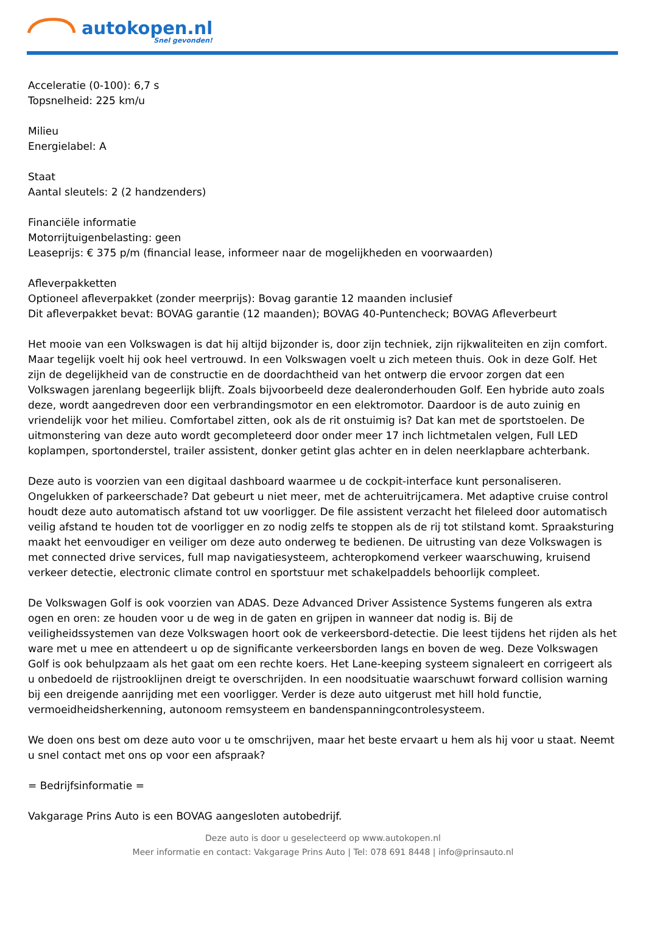autokopen.nl
Snel gevonden!
Acceleratie (0-100): 6,7 s
Topsnelheid: 225 km/u
Milieu
Energielabel: A
Staat
Aantal sleutels: 2 (2 handzenders)
Financiële informatie
Motorrijtuigenbelasting: geen
Leaseprijs: € 375 p/m (financial lease, informeer naar de mogelijkheden en voorwaarden)
Afleverpakketten
Optioneel afleverpakket (zonder meerprijs): Bovag garantie 12 maanden inclusief
Dit afleverpakket bevat: BOVAG garantie (12 maanden); BOVAG 40-Puntencheck; BOVAG Afleverbeurt
Het mooie van een Volkswagen is dat hij altijd bijzonder is, door zijn techniek, zijn rijkwaliteiten en zijn comfort. Maar tegelijk voelt hij ook heel vertrouwd. In een Volkswagen voelt u zich meteen thuis. Ook in deze Golf. Het zijn de degelijkheid van de constructie en de doordachtheid van het ontwerp die ervoor zorgen dat een Volkswagen jarenlang begeerlijk blijft. Zoals bijvoorbeeld deze dealeronderhouden Golf. Een hybride auto zoals deze, wordt aangedreven door een verbrandingsmotor en een elektromotor. Daardoor is de auto zuinig en vriendelijk voor het milieu. Comfortabel zitten, ook als de rit onstuimig is? Dat kan met de sportstoelen. De uitmonstering van deze auto wordt gecompleteerd door onder meer 17 inch lichtmetalen velgen, Full LED koplampen, sportonderstel, trailer assistent, donker getint glas achter en in delen neerklapbare achterbank.
Deze auto is voorzien van een digitaal dashboard waarmee u de cockpit-interface kunt personaliseren. Ongelukken of parkeerschade? Dat gebeurt u niet meer, met de achteruitrijcamera. Met adaptive cruise control houdt deze auto automatisch afstand tot uw voorligger. De file assistent verzacht het fileleed door automatisch veilig afstand te houden tot de voorligger en zo nodig zelfs te stoppen als de rij tot stilstand komt. Spraaksturing maakt het eenvoudiger en veiliger om deze auto onderweg te bedienen. De uitrusting van deze Volkswagen is met connected drive services, full map navigatiesysteem, achteropkomend verkeer waarschuwing, kruisend verkeer detectie, electronic climate control en sportstuur met schakelpaddels behoorlijk compleet.
De Volkswagen Golf is ook voorzien van ADAS. Deze Advanced Driver Assistence Systems fungeren als extra ogen en oren: ze houden voor u de weg in de gaten en grijpen in wanneer dat nodig is. Bij de veiligheidssystemen van deze Volkswagen hoort ook de verkeersbord-detectie. Die leest tijdens het rijden als het ware met u mee en attendeert u op de significante verkeersborden langs en boven de weg. Deze Volkswagen Golf is ook behulpzaam als het gaat om een rechte koers. Het Lane-keeping systeem signaleert en corrigeert als u onbedoeld de rijstrooklijnen dreigt te overschrijden. In een noodsituatie waarschuwt forward collision warning bij een dreigende aanrijding met een voorligger. Verder is deze auto uitgerust met hill hold functie, vermoeidheidsherkenning, autonoom remsysteem en bandenspanningcontrolesysteem.
We doen ons best om deze auto voor u te omschrijven, maar het beste ervaart u hem als hij voor u staat. Neemt u snel contact met ons op voor een afspraak?
= Bedrijfsinformatie =
Vakgarage Prins Auto is een BOVAG aangesloten autobedrijf.
Deze auto is door u geselecteerd op www.autokopen.nl
Meer informatie en contact: Vakgarage Prins Auto | Tel: 078 691 8448 | info@prinsauto.nl